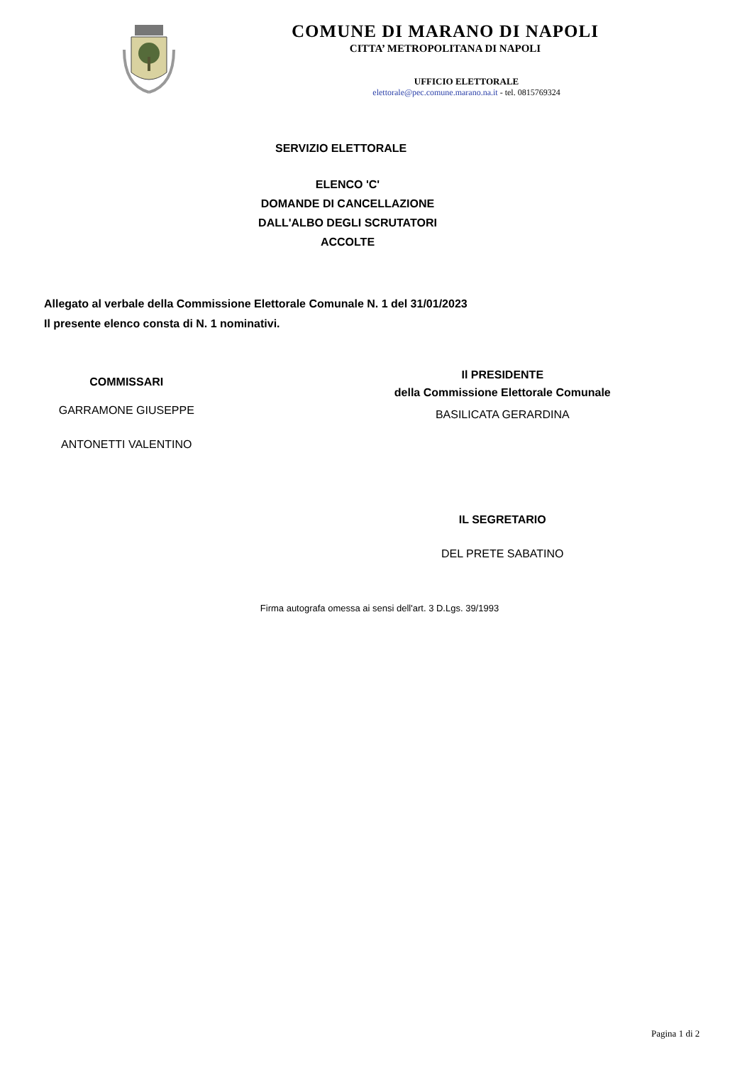COMUNE DI MARANO DI NAPOLI
CITTA’ METROPOLITANA DI NAPOLI
UFFICIO ELETTORALE
elettorale@pec.comune.marano.na.it - tel. 0815769324
SERVIZIO ELETTORALE
ELENCO 'C'
DOMANDE DI CANCELLAZIONE
DALL'ALBO DEGLI SCRUTATORI
ACCOLTE
Allegato al verbale della Commissione Elettorale Comunale N. 1 del 31/01/2023
Il presente elenco consta di N. 1 nominativi.
COMMISSARI
GARRAMONE GIUSEPPE
ANTONETTI VALENTINO
Il PRESIDENTE
della Commissione Elettorale Comunale
BASILICATA GERARDINA
IL SEGRETARIO
DEL PRETE SABATINO
Firma autografa omessa ai sensi dell'art. 3 D.Lgs. 39/1993
Pagina 1 di 2